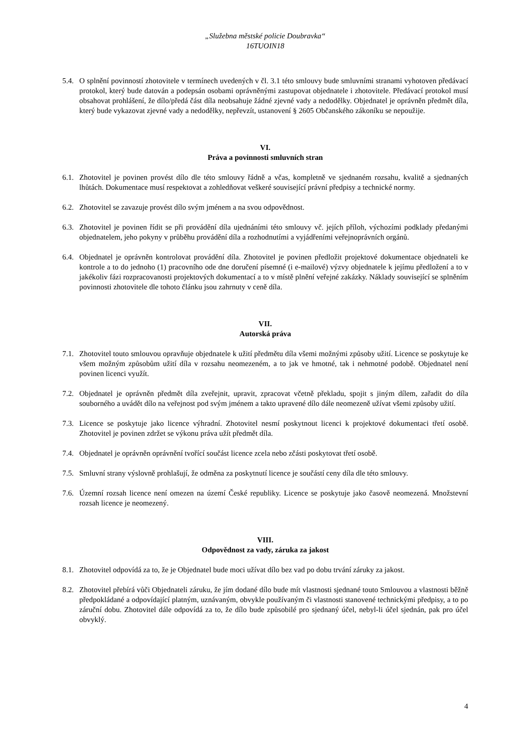„Služebna městské policie Doubravka“
16TUOIN18
5.4.
O splnění povinností zhotovitele v termínech uvedených v čl. 3.1 této smlouvy bude smluvními stranami vyhotoven předávací protokol, který bude datován a podepsán osobami oprávněnými zastupovat objednatele i zhotovitele. Předávací protokol musí obsahovat prohlášení, že dílo/předá část díla neobsahuje žádné zjevné vady a nedodělky. Objednatel je oprávněn předmět díla, který bude vykazovat zjevné vady a nedodělky, nepřevzít, ustanovení § 2605 Občanského zákoníku se nepoužije.
VI.
Práva a povinnosti smluvních stran
6.1.
Zhotovitel je povinen provést dílo dle této smlouvy řádně a včas, kompletně ve sjednaném rozsahu, kvalitě a sjednaných lhůtách. Dokumentace musí respektovat a zohledňovat veškeré související právní předpisy a technické normy.
6.2.
Zhotovitel se zavazuje provést dílo svým jménem a na svou odpovědnost.
6.3.
Zhotovitel je povinen řídit se při provádění díla ujednáními této smlouvy vč. jejích příloh, výchozími podklady předanými objednatelem, jeho pokyny v průběhu provádění díla a rozhodnutími a vyjádřeními veřejnoprávních orgánů.
6.4.
Objednatel je oprávněn kontrolovat provádění díla. Zhotovitel je povinen předložit projektové dokumentace objednateli ke kontrole a to do jednoho (1) pracovního ode dne doručení písemné (i e-mailové) výzvy objednatele k jejímu předložení a to v jakékoliv fázi rozpracovanosti projektových dokumentací a to v místě plnění veřejné zakázky. Náklady související se splněním povinnosti zhotovitele dle tohoto článku jsou zahrnuty v ceně díla.
VII.
Autorská práva
7.1.
Zhotovitel touto smlouvou opravňuje objednatele k užití předmětu díla všemi možnými způsoby užití. Licence se poskytuje ke všem možným způsobům užití díla v rozsahu neomezeném, a to jak ve hmotné, tak i nehmotné podobě. Objednatel není povinen licenci využít.
7.2.
Objednatel je oprávněn předmět díla zveřejnit, upravit, zpracovat včetně překladu, spojit s jiným dílem, zařadit do díla souborného a uvádět dílo na veřejnost pod svým jménem a takto upravené dílo dále neomezeně užívat všemi způsoby užití.
7.3.
Licence se poskytuje jako licence výhradní. Zhotovitel nesmí poskytnout licenci k projektové dokumentaci třetí osobě. Zhotovitel je povinen zdržet se výkonu práva užít předmět díla.
7.4.
Objednatel je oprávněn oprávnění tvořící součást licence zcela nebo zčásti poskytovat třetí osobě.
7.5.
Smluvní strany výslovně prohlašují, že odměna za poskytnutí licence je součástí ceny díla dle této smlouvy.
7.6.
Územní rozsah licence není omezen na území České republiky. Licence se poskytuje jako časově neomezená. Množstevní rozsah licence je neomezený.
VIII.
Odpovědnost za vady, záruka za jakost
8.1.
Zhotovitel odpovídá za to, že je Objednatel bude moci užívat dílo bez vad po dobu trvání záruky za jakost.
8.2.
Zhotovitel přebírá vůči Objednateli záruku, že jím dodané dílo bude mít vlastnosti sjednané touto Smlouvou a vlastnosti běžně předpokládané a odpovídající platným, uznávaným, obvykle používaným či vlastnosti stanovené technickými předpisy, a to po záruční dobu. Zhotovitel dále odpovídá za to, že dílo bude způsobilé pro sjednaný účel, nebyl-li účel sjednán, pak pro účel obvyklý.
4